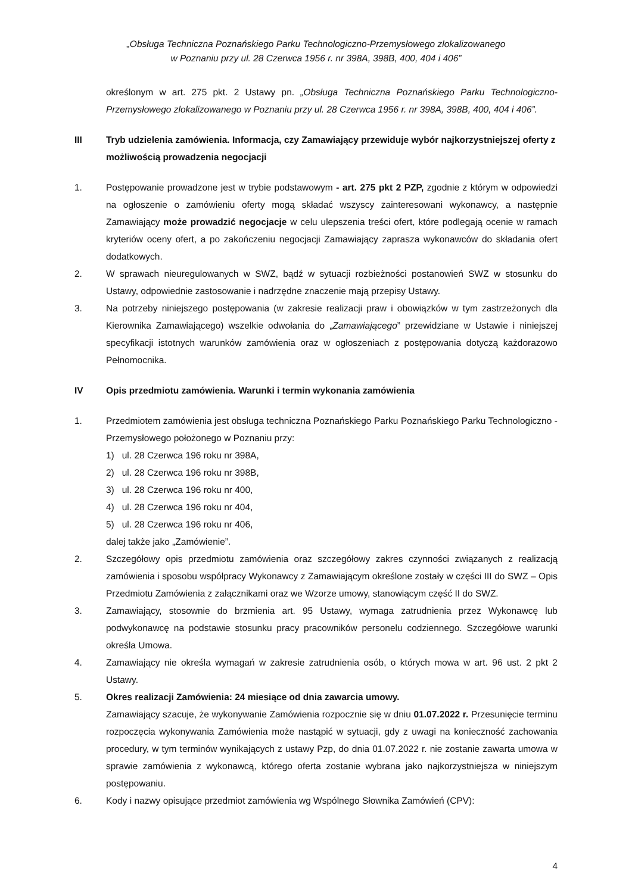„Obsługa Techniczna Poznańskiego Parku Technologiczno-Przemysłowego zlokalizowanego
w Poznaniu przy ul. 28 Czerwca 1956 r. nr 398A, 398B, 400, 404 i 406”
określonym w art. 275 pkt. 2 Ustawy pn. „Obsługa Techniczna Poznańskiego Parku Technologiczno-Przemysłowego zlokalizowanego w Poznaniu przy ul. 28 Czerwca 1956 r. nr 398A, 398B, 400, 404 i 406”.
III Tryb udzielenia zamówienia. Informacja, czy Zamawiający przewiduje wybór najkorzystniejszej oferty z możliwością prowadzenia negocjacji
1. Postępowanie prowadzone jest w trybie podstawowym - art. 275 pkt 2 PZP, zgodnie z którym w odpowiedzi na ogłoszenie o zamówieniu oferty mogą składać wszyscy zainteresowani wykonawcy, a następnie Zamawiający może prowadzić negocjacje w celu ulepszenia treści ofert, które podlegają ocenie w ramach kryteriów oceny ofert, a po zakończeniu negocjacji Zamawiający zaprasza wykonawców do składania ofert dodatkowych.
2. W sprawach nieuregulowanych w SWZ, bądź w sytuacji rozbieżności postanowień SWZ w stosunku do Ustawy, odpowiednie zastosowanie i nadrzędne znaczenie mają przepisy Ustawy.
3. Na potrzeby niniejszego postępowania (w zakresie realizacji praw i obowiązków w tym zastrzeżonych dla Kierownika Zamawiającego) wszelkie odwołania do „Zamawiającego” przewidziane w Ustawie i niniejszej specyfikacji istotnych warunków zamówienia oraz w ogłoszeniach z postępowania dotyczą każdorazowo Pełnomocnika.
IV Opis przedmiotu zamówienia. Warunki i termin wykonania zamówienia
1. Przedmiotem zamówienia jest obsługa techniczna Poznańskiego Parku Poznańskiego Parku Technologiczno - Przemysłowego położonego w Poznaniu przy:
1) ul. 28 Czerwca 196 roku nr 398A,
2) ul. 28 Czerwca 196 roku nr 398B,
3) ul. 28 Czerwca 196 roku nr 400,
4) ul. 28 Czerwca 196 roku nr 404,
5) ul. 28 Czerwca 196 roku nr 406,
dalej także jako „Zamówienie”.
2. Szczegółowy opis przedmiotu zamówienia oraz szczegółowy zakres czynności związanych z realizacją zamówienia i sposobu współpracy Wykonawcy z Zamawiającym określone zostały w części III do SWZ – Opis Przedmiotu Zamówienia z załącznikami oraz we Wzorze umowy, stanowiącym część II do SWZ.
3. Zamawiający, stosownie do brzmienia art. 95 Ustawy, wymaga zatrudnienia przez Wykonawcę lub podwykonawcę na podstawie stosunku pracy pracowników personelu codziennego. Szczegółowe warunki określa Umowa.
4. Zamawiający nie określa wymagań w zakresie zatrudnienia osób, o których mowa w art. 96 ust. 2 pkt 2 Ustawy.
5. Okres realizacji Zamówienia: 24 miesiące od dnia zawarcia umowy.
Zamawiający szacuje, że wykonywanie Zamówienia rozpocznie się w dniu 01.07.2022 r. Przesunięcie terminu rozpoczęcia wykonywania Zamówienia może nastąpić w sytuacji, gdy z uwagi na konieczność zachowania procedury, w tym terminów wynikających z ustawy Pzp, do dnia 01.07.2022 r. nie zostanie zawarta umowa w sprawie zamówienia z wykonawcą, którego oferta zostanie wybrana jako najkorzystniejsza w niniejszym postępowaniu.
6. Kody i nazwy opisujące przedmiot zamówienia wg Wspólnego Słownika Zamówień (CPV):
4